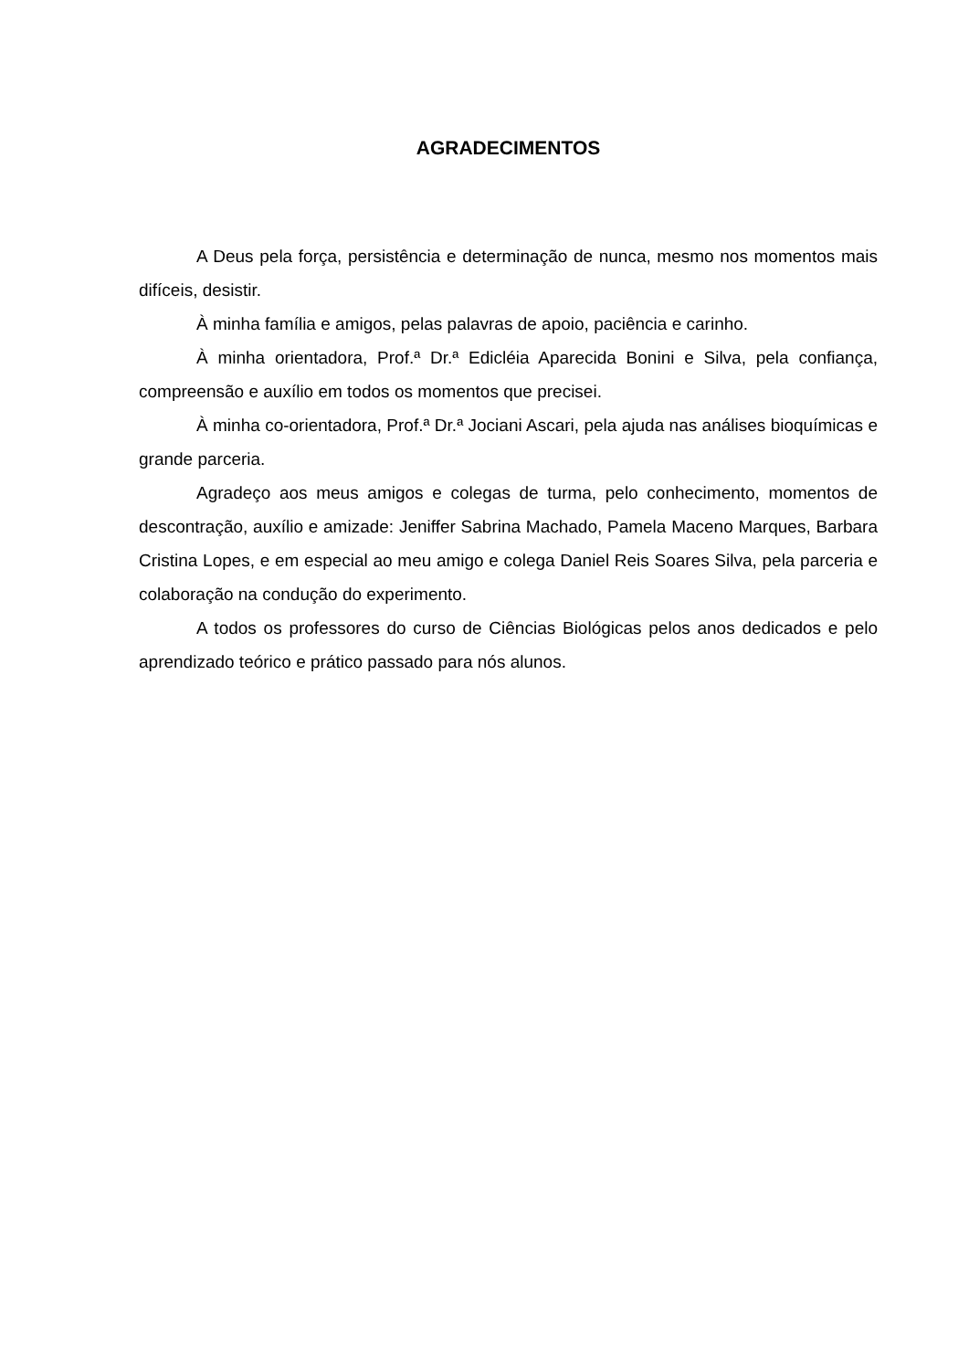AGRADECIMENTOS
A Deus pela força, persistência e determinação de nunca, mesmo nos momentos mais difíceis, desistir.
À minha família e amigos, pelas palavras de apoio, paciência e carinho.
À minha orientadora, Prof.ª Dr.ª Edicléia Aparecida Bonini e Silva, pela confiança, compreensão e auxílio em todos os momentos que precisei.
À minha co-orientadora, Prof.ª Dr.ª Jociani Ascari, pela ajuda nas análises bioquímicas e grande parceria.
Agradeço aos meus amigos e colegas de turma, pelo conhecimento, momentos de descontração, auxílio e amizade: Jeniffer Sabrina Machado, Pamela Maceno Marques, Barbara Cristina Lopes, e em especial ao meu amigo e colega Daniel Reis Soares Silva, pela parceria e colaboração na condução do experimento.
A todos os professores do curso de Ciências Biológicas pelos anos dedicados e pelo aprendizado teórico e prático passado para nós alunos.